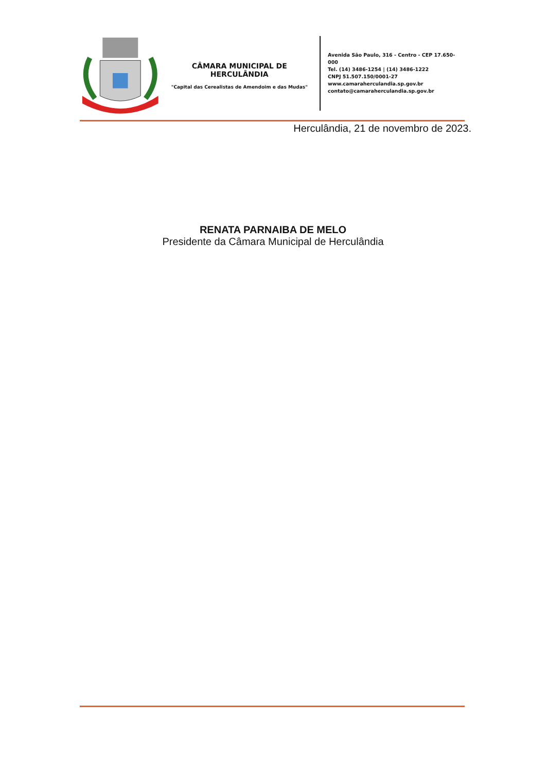CÂMARA MUNICIPAL DE HERCULÂNDIA
"Capital das Cerealistas de Amendoim e das Mudas"
Avenida São Paulo, 316 - Centro - CEP 17.650-000
Tel. (14) 3486-1254 | (14) 3486-1222
CNPJ 51.507.150/0001-27
www.camaraherculandia.sp.gov.br
contato@camaraherculandia.sp.gov.br
Herculândia, 21 de novembro de 2023.
RENATA PARNAIBA DE MELO
Presidente da Câmara Municipal de Herculândia